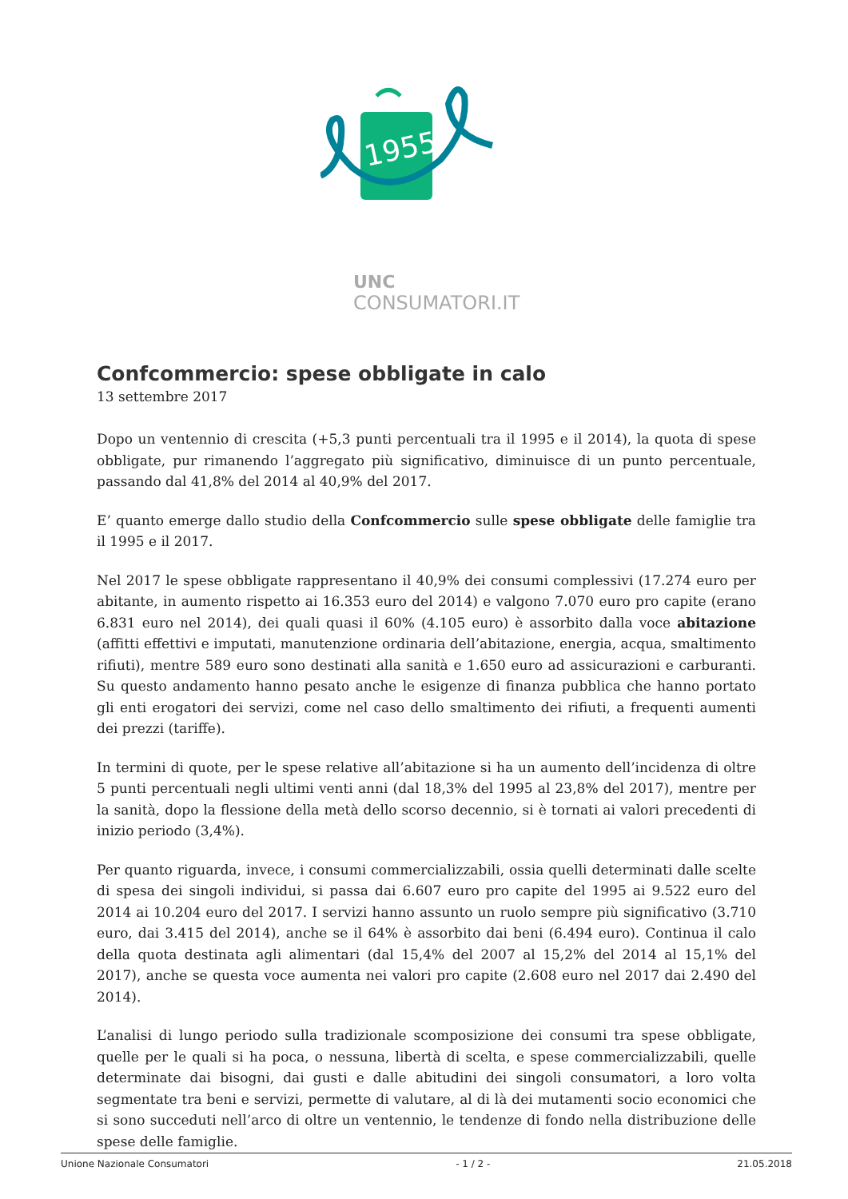1955
UNC
CONSUMATORI.IT
Confcommercio: spese obbligate in calo
13 settembre 2017
Dopo un ventennio di crescita (+5,3 punti percentuali tra il 1995 e il 2014), la quota di spese obbligate, pur rimanendo l’aggregato più significativo, diminuisce di un punto percentuale, passando dal 41,8% del 2014 al 40,9% del 2017.
E’ quanto emerge dallo studio della Confcommercio sulle spese obbligate delle famiglie tra il 1995 e il 2017.
Nel 2017 le spese obbligate rappresentano il 40,9% dei consumi complessivi (17.274 euro per abitante, in aumento rispetto ai 16.353 euro del 2014) e valgono 7.070 euro pro capite (erano 6.831 euro nel 2014), dei quali quasi il 60% (4.105 euro) è assorbito dalla voce abitazione (affitti effettivi e imputati, manutenzione ordinaria dell’abitazione, energia, acqua, smaltimento rifiuti), mentre 589 euro sono destinati alla sanità e 1.650 euro ad assicurazioni e carburanti. Su questo andamento hanno pesato anche le esigenze di finanza pubblica che hanno portato gli enti erogatori dei servizi, come nel caso dello smaltimento dei rifiuti, a frequenti aumenti dei prezzi (tariffe).
In termini di quote, per le spese relative all’abitazione si ha un aumento dell’incidenza di oltre 5 punti percentuali negli ultimi venti anni (dal 18,3% del 1995 al 23,8% del 2017), mentre per la sanità, dopo la flessione della metà dello scorso decennio, si è tornati ai valori precedenti di inizio periodo (3,4%).
Per quanto riguarda, invece, i consumi commercializzabili, ossia quelli determinati dalle scelte di spesa dei singoli individui, si passa dai 6.607 euro pro capite del 1995 ai 9.522 euro del 2014 ai 10.204 euro del 2017. I servizi hanno assunto un ruolo sempre più significativo (3.710 euro, dai 3.415 del 2014), anche se il 64% è assorbito dai beni (6.494 euro). Continua il calo della quota destinata agli alimentari (dal 15,4% del 2007 al 15,2% del 2014 al 15,1% del 2017), anche se questa voce aumenta nei valori pro capite (2.608 euro nel 2017 dai 2.490 del 2014).
L’analisi di lungo periodo sulla tradizionale scomposizione dei consumi tra spese obbligate, quelle per le quali si ha poca, o nessuna, libertà di scelta, e spese commercializzabili, quelle determinate dai bisogni, dai gusti e dalle abitudini dei singoli consumatori, a loro volta segmentate tra beni e servizi, permette di valutare, al di là dei mutamenti socio economici che si sono succeduti nell’arco di oltre un ventennio, le tendenze di fondo nella distribuzione delle spese delle famiglie.
Unione Nazionale Consumatori - 1 / 2 - 21.05.2018